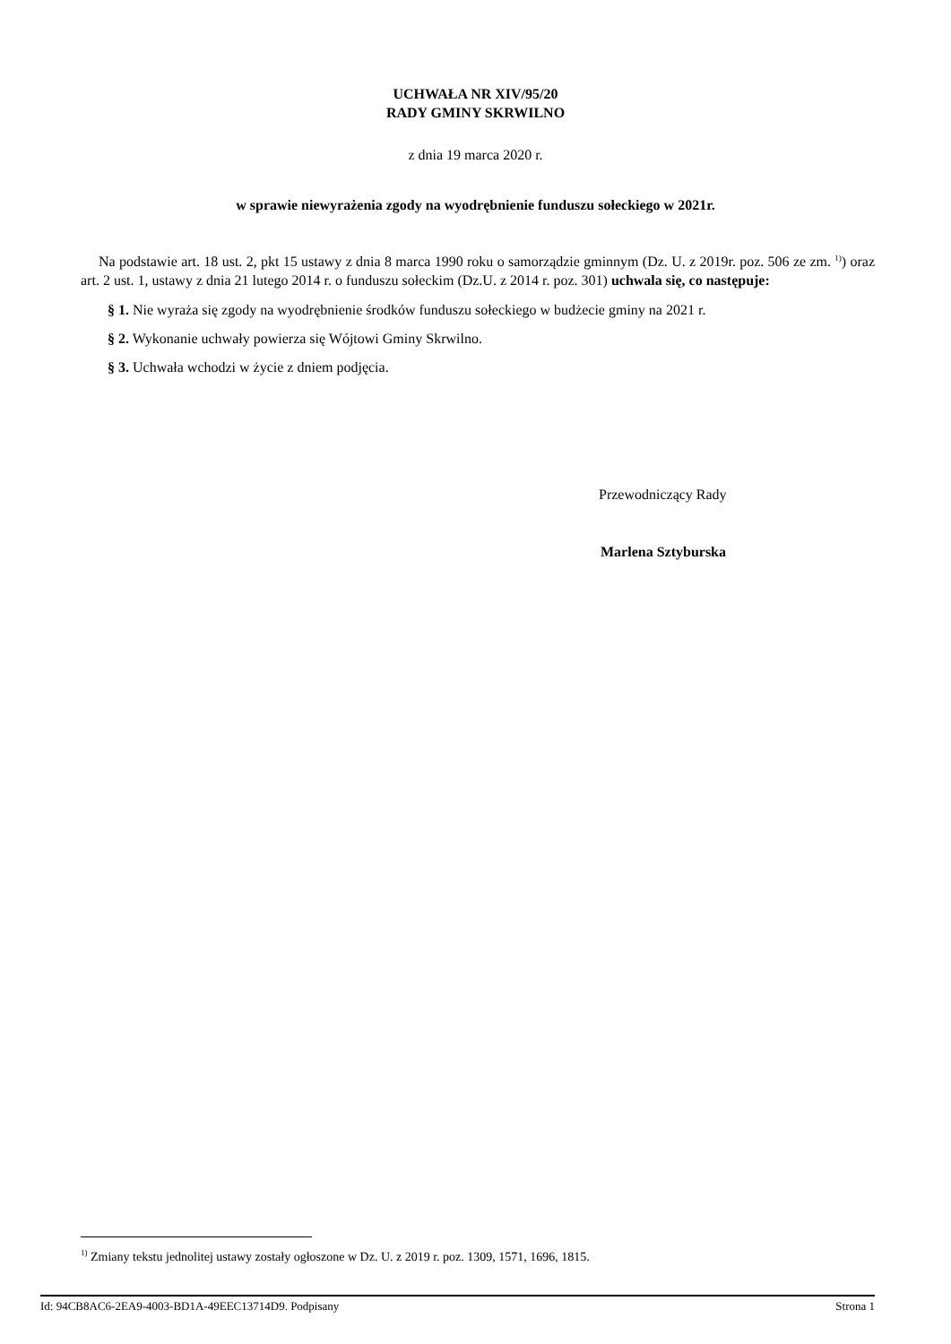UCHWAŁA NR XIV/95/20
RADY GMINY SKRWILNO
z dnia 19 marca 2020 r.
w sprawie niewyrażenia zgody na wyodrębnienie funduszu sołeckiego w 2021r.
Na podstawie art. 18 ust. 2, pkt 15 ustawy z dnia 8 marca 1990 roku o samorządzie gminnym (Dz. U. z 2019r. poz. 506 ze zm. <sup>1)</sup>) oraz art. 2 ust. 1, ustawy z dnia 21 lutego 2014 r. o funduszu sołeckim (Dz.U. z 2014 r. poz. 301) uchwala się, co następuje:
§ 1. Nie wyraża się zgody na wyodrębnienie środków funduszu sołeckiego w budżecie gminy na 2021 r.
§ 2. Wykonanie uchwały powierza się Wójtowi Gminy Skrwilno.
§ 3. Uchwała wchodzi w życie z dniem podjęcia.
Przewodniczący Rady
Marlena Sztyburska
<sup>1)</sup> Zmiany tekstu jednolitej ustawy zostały ogłoszone w Dz. U. z 2019 r. poz. 1309, 1571, 1696, 1815.
Id: 94CB8AC6-2EA9-4003-BD1A-49EEC13714D9. Podpisany Strona 1